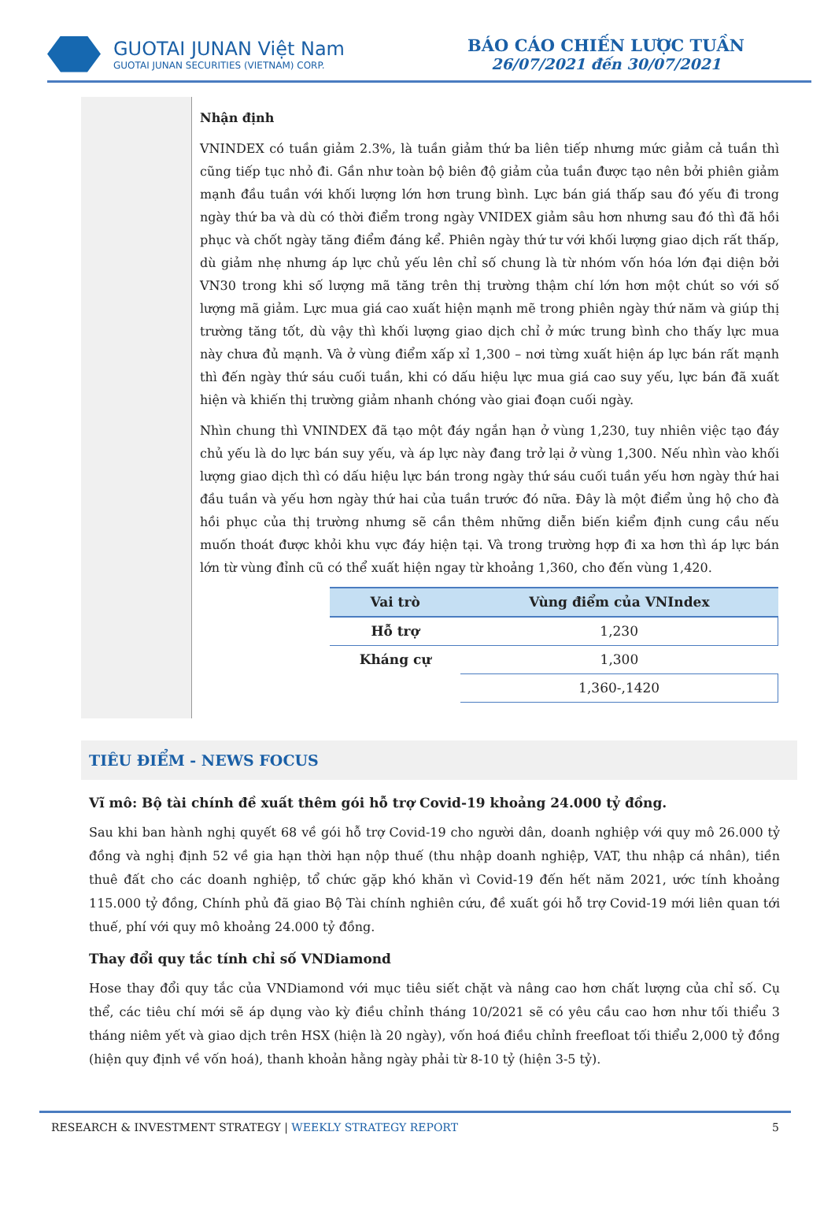GUOTAI JUNAN Việt Nam
GUOTAI JUNAN SECURITIES (VIETNAM) CORP.
BÁO CÁO CHIẾN LƯỢC TUẦN
26/07/2021 đến 30/07/2021
Nhận định
VNINDEX có tuần giảm 2.3%, là tuần giảm thứ ba liên tiếp nhưng mức giảm cả tuần thì cũng tiếp tục nhỏ đi. Gần như toàn bộ biên độ giảm của tuần được tạo nên bởi phiên giảm mạnh đầu tuần với khối lượng lớn hơn trung bình. Lực bán giá thấp sau đó yếu đi trong ngày thứ ba và dù có thời điểm trong ngày VNIDEX giảm sâu hơn nhưng sau đó thì đã hồi phục và chốt ngày tăng điểm đáng kể. Phiên ngày thứ tư với khối lượng giao dịch rất thấp, dù giảm nhẹ nhưng áp lực chủ yếu lên chỉ số chung là từ nhóm vốn hóa lớn đại diện bởi VN30 trong khi số lượng mã tăng trên thị trường thậm chí lớn hơn một chút so với số lượng mã giảm. Lực mua giá cao xuất hiện mạnh mẽ trong phiên ngày thứ năm và giúp thị trường tăng tốt, dù vậy thì khối lượng giao dịch chỉ ở mức trung bình cho thấy lực mua này chưa đủ mạnh. Và ở vùng điểm xấp xỉ 1,300 – nơi từng xuất hiện áp lực bán rất mạnh thì đến ngày thứ sáu cuối tuần, khi có dấu hiệu lực mua giá cao suy yếu, lực bán đã xuất hiện và khiến thị trường giảm nhanh chóng vào giai đoạn cuối ngày.
Nhìn chung thì VNINDEX đã tạo một đáy ngắn hạn ở vùng 1,230, tuy nhiên việc tạo đáy chủ yếu là do lực bán suy yếu, và áp lực này đang trở lại ở vùng 1,300. Nếu nhìn vào khối lượng giao dịch thì có dấu hiệu lực bán trong ngày thứ sáu cuối tuần yếu hơn ngày thứ hai đầu tuần và yếu hơn ngày thứ hai của tuần trước đó nữa. Đây là một điểm ủng hộ cho đà hồi phục của thị trường nhưng sẽ cần thêm những diễn biến kiểm định cung cầu nếu muốn thoát được khỏi khu vực đáy hiện tại. Và trong trường hợp đi xa hơn thì áp lực bán lớn từ vùng đỉnh cũ có thể xuất hiện ngay từ khoảng 1,360, cho đến vùng 1,420.
| Vai trò | Vùng điểm của VNIndex |
| --- | --- |
| Hỗ trợ | 1,230 |
| Kháng cự | 1,300 |
| | 1,360-,1420 |
TIÊU ĐIỂM - NEWS FOCUS
Vĩ mô: Bộ tài chính đề xuất thêm gói hỗ trợ Covid-19 khoảng 24.000 tỷ đồng.
Sau khi ban hành nghị quyết 68 về gói hỗ trợ Covid-19 cho người dân, doanh nghiệp với quy mô 26.000 tỷ đồng và nghị định 52 về gia hạn thời hạn nộp thuế (thu nhập doanh nghiệp, VAT, thu nhập cá nhân), tiền thuê đất cho các doanh nghiệp, tổ chức gặp khó khăn vì Covid-19 đến hết năm 2021, ước tính khoảng 115.000 tỷ đồng, Chính phủ đã giao Bộ Tài chính nghiên cứu, đề xuất gói hỗ trợ Covid-19 mới liên quan tới thuế, phí với quy mô khoảng 24.000 tỷ đồng.
Thay đổi quy tắc tính chỉ số VNDiamond
Hose thay đổi quy tắc của VNDiamond với mục tiêu siết chặt và nâng cao hơn chất lượng của chỉ số. Cụ thể, các tiêu chí mới sẽ áp dụng vào kỳ điều chỉnh tháng 10/2021 sẽ có yêu cầu cao hơn như tối thiểu 3 tháng niêm yết và giao dịch trên HSX (hiện là 20 ngày), vốn hoá điều chỉnh freefloat tối thiểu 2,000 tỷ đồng (hiện quy định về vốn hoá), thanh khoản hằng ngày phải từ 8-10 tỷ (hiện 3-5 tỷ).
RESEARCH & INVESTMENT STRATEGY | WEEKLY STRATEGY REPORT 5